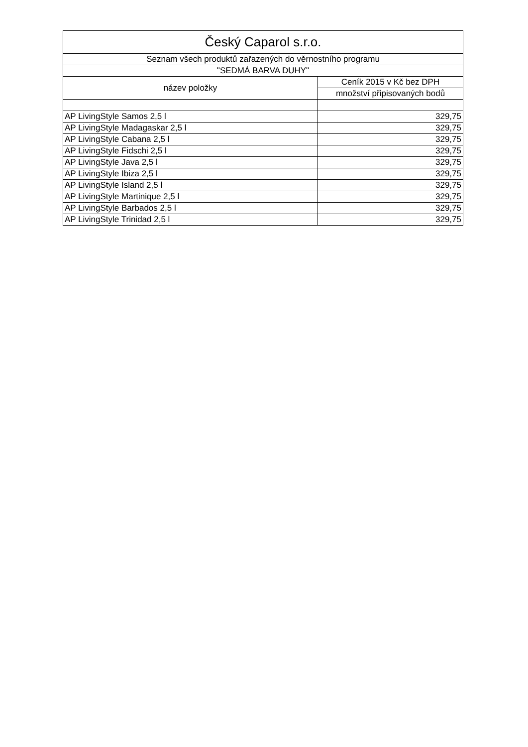| Český Caparol s.r.o. | |
| --- | --- |
| Seznam všech produktů zařazených do věrnostního programu | |
| "SEDMÁ BARVA DUHY" | |
| název položky | Ceník 2015 v Kč bez DPH |
| | množství připisovaných bodů |
| AP LivingStyle Samos 2,5 l | 329,75 |
| AP LivingStyle Madagaskar 2,5 l | 329,75 |
| AP LivingStyle Cabana 2,5 l | 329,75 |
| AP LivingStyle Fidschi 2,5 l | 329,75 |
| AP LivingStyle Java 2,5 l | 329,75 |
| AP LivingStyle Ibiza 2,5 l | 329,75 |
| AP LivingStyle Island 2,5 l | 329,75 |
| AP LivingStyle Martinique 2,5 l | 329,75 |
| AP LivingStyle Barbados 2,5 l | 329,75 |
| AP LivingStyle Trinidad 2,5 l | 329,75 |